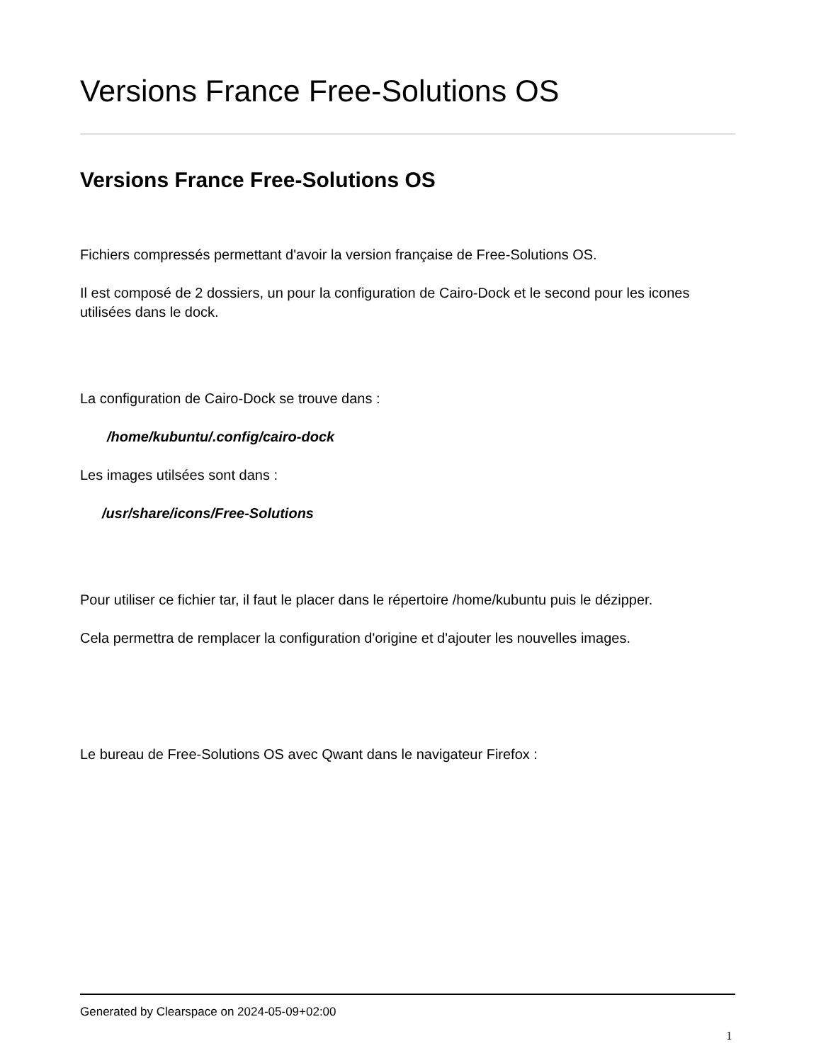Versions France Free-Solutions OS
Versions France Free-Solutions OS
Fichiers compressés permettant d'avoir la version française de Free-Solutions OS.
Il est composé de 2 dossiers, un pour la configuration de Cairo-Dock et le second pour les icones utilisées dans le dock.
La configuration de Cairo-Dock se trouve dans :
/home/kubuntu/.config/cairo-dock
Les images utilsées sont dans :
/usr/share/icons/Free-Solutions
Pour utiliser ce fichier tar, il faut le placer dans le répertoire /home/kubuntu puis le dézipper.
Cela permettra de remplacer la configuration d'origine et d'ajouter les nouvelles images.
Le bureau de Free-Solutions OS avec Qwant dans le navigateur Firefox :
Generated by Clearspace on 2024-05-09+02:00
1